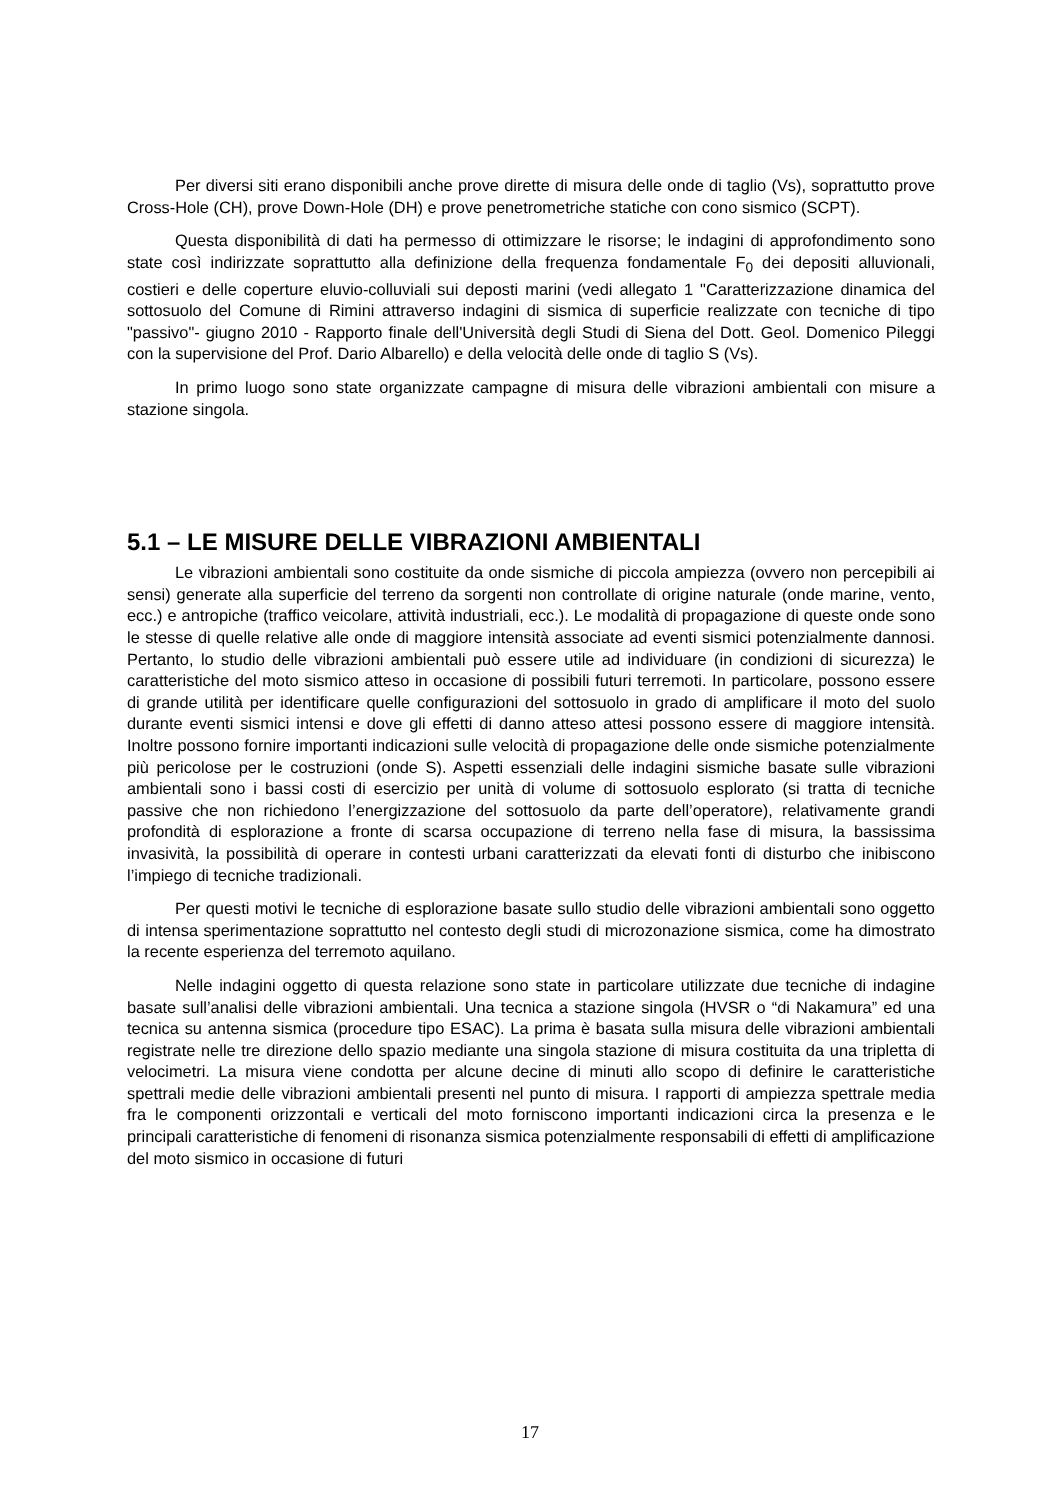Per diversi siti erano disponibili anche prove dirette di misura delle onde di taglio (Vs), soprattutto prove Cross-Hole (CH), prove Down-Hole (DH) e prove penetrometriche statiche con cono sismico (SCPT).
Questa disponibilità di dati ha permesso di ottimizzare le risorse; le indagini di approfondimento sono state così indirizzate soprattutto alla definizione della frequenza fondamentale F<sub>0</sub> dei depositi alluvionali, costieri e delle coperture eluvio-colluviali sui deposti marini (vedi allegato 1 "Caratterizzazione dinamica del sottosuolo del Comune di Rimini attraverso indagini di sismica di superficie realizzate con tecniche di tipo "passivo"- giugno 2010 - Rapporto finale dell'Università degli Studi di Siena del Dott. Geol. Domenico Pileggi con la supervisione del Prof. Dario Albarello) e della velocità delle onde di taglio S (Vs).
In primo luogo sono state organizzate campagne di misura delle vibrazioni ambientali con misure a stazione singola.
5.1 – LE MISURE DELLE VIBRAZIONI AMBIENTALI
Le vibrazioni ambientali sono costituite da onde sismiche di piccola ampiezza (ovvero non percepibili ai sensi) generate alla superficie del terreno da sorgenti non controllate di origine naturale (onde marine, vento, ecc.) e antropiche (traffico veicolare, attività industriali, ecc.). Le modalità di propagazione di queste onde sono le stesse di quelle relative alle onde di maggiore intensità associate ad eventi sismici potenzialmente dannosi. Pertanto, lo studio delle vibrazioni ambientali può essere utile ad individuare (in condizioni di sicurezza) le caratteristiche del moto sismico atteso in occasione di possibili futuri terremoti. In particolare, possono essere di grande utilità per identificare quelle configurazioni del sottosuolo in grado di amplificare il moto del suolo durante eventi sismici intensi e dove gli effetti di danno atteso attesi possono essere di maggiore intensità. Inoltre possono fornire importanti indicazioni sulle velocità di propagazione delle onde sismiche potenzialmente più pericolose per le costruzioni (onde S). Aspetti essenziali delle indagini sismiche basate sulle vibrazioni ambientali sono i bassi costi di esercizio per unità di volume di sottosuolo esplorato (si tratta di tecniche passive che non richiedono l’energizzazione del sottosuolo da parte dell’operatore), relativamente grandi profondità di esplorazione a fronte di scarsa occupazione di terreno nella fase di misura, la bassissima invasività, la possibilità di operare in contesti urbani caratterizzati da elevati fonti di disturbo che inibiscono l’impiego di tecniche tradizionali.
Per questi motivi le tecniche di esplorazione basate sullo studio delle vibrazioni ambientali sono oggetto di intensa sperimentazione soprattutto nel contesto degli studi di microzonazione sismica, come ha dimostrato la recente esperienza del terremoto aquilano.
Nelle indagini oggetto di questa relazione sono state in particolare utilizzate due tecniche di indagine basate sull’analisi delle vibrazioni ambientali. Una tecnica a stazione singola (HVSR o “di Nakamura” ed una tecnica su antenna sismica (procedure tipo ESAC). La prima è basata sulla misura delle vibrazioni ambientali registrate nelle tre direzione dello spazio mediante una singola stazione di misura costituita da una tripletta di velocimetri. La misura viene condotta per alcune decine di minuti allo scopo di definire le caratteristiche spettrali medie delle vibrazioni ambientali presenti nel punto di misura. I rapporti di ampiezza spettrale media fra le componenti orizzontali e verticali del moto forniscono importanti indicazioni circa la presenza e le principali caratteristiche di fenomeni di risonanza sismica potenzialmente responsabili di effetti di amplificazione del moto sismico in occasione di futuri
17